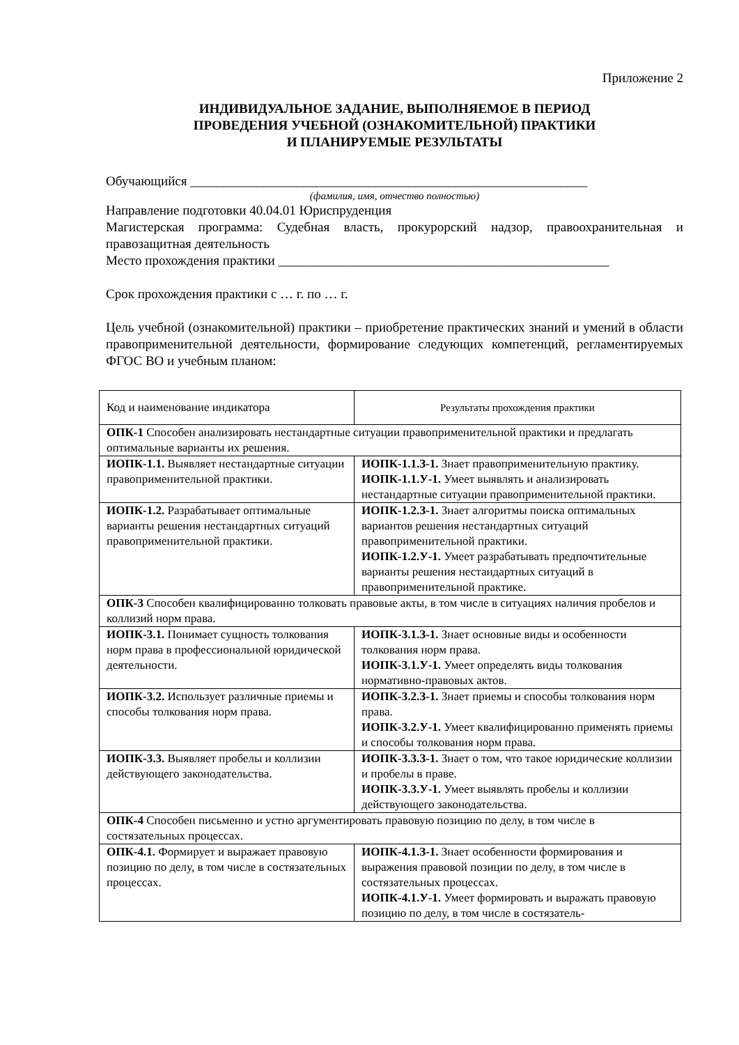Приложение 2
ИНДИВИДУАЛЬНОЕ ЗАДАНИЕ, ВЫПОЛНЯЕМОЕ В ПЕРИОД
ПРОВЕДЕНИЯ УЧЕБНОЙ (ОЗНАКОМИТЕЛЬНОЙ) ПРАКТИКИ
И ПЛАНИРУЕМЫЕ РЕЗУЛЬТАТЫ
Обучающийся ____________________________________________________________
(фамилия, имя, отчество полностью)
Направление подготовки 40.04.01 Юриспруденция
Магистерская программа: Судебная власть, прокурорский надзор, правоохранительная и правозащитная деятельность
Место прохождения практики __________________________________________________
Срок прохождения практики с … г. по … г.
Цель учебной (ознакомительной) практики – приобретение практических знаний и умений в области правоприменительной деятельности, формирование следующих компетенций, регламентируемых ФГОС ВО и учебным планом:
| Код и наименование индикатора | Результаты прохождения практики |
| ОПК-1 Способен анализировать нестандартные ситуации правоприменительной практики и предлагать оптимальные варианты их решения. | |
| ИОПК-1.1. Выявляет нестандартные ситуации правоприменительной практики. | ИОПК-1.1.З-1. Знает правоприменительную практику. ИОПК-1.1.У-1. Умеет выявлять и анализировать нестандартные ситуации правоприменительной практики. |
| ИОПК-1.2. Разрабатывает оптимальные варианты решения нестандартных ситуаций правоприменительной практики. | ИОПК-1.2.З-1. Знает алгоритмы поиска оптимальных вариантов решения нестандартных ситуаций правоприменительной практики. ИОПК-1.2.У-1. Умеет разрабатывать предпочтительные варианты решения нестандартных ситуаций в правоприменительной практике. |
| ОПК-3 Способен квалифицированно толковать правовые акты, в том числе в ситуациях наличия пробелов и коллизий норм права. | |
| ИОПК-3.1. Понимает сущность толкования норм права в профессиональной юридической деятельности. | ИОПК-3.1.З-1. Знает основные виды и особенности толкования норм права. ИОПК-3.1.У-1. Умеет определять виды толкования нормативно-правовых актов. |
| ИОПК-3.2. Использует различные приемы и способы толкования норм права. | ИОПК-3.2.З-1. Знает приемы и способы толкования норм права. ИОПК-3.2.У-1. Умеет квалифицированно применять приемы и способы толкования норм права. |
| ИОПК-3.3. Выявляет пробелы и коллизии действующего законодательства. | ИОПК-3.3.З-1. Знает о том, что такое юридические коллизии и пробелы в праве. ИОПК-3.3.У-1. Умеет выявлять пробелы и коллизии действующего законодательства. |
| ОПК-4 Способен письменно и устно аргументировать правовую позицию по делу, в том числе в состязательных процессах. | |
| ОПК-4.1. Формирует и выражает правовую позицию по делу, в том числе в состязательных процессах. | ИОПК-4.1.З-1. Знает особенности формирования и выражения правовой позиции по делу, в том числе в состязательных процессах. ИОПК-4.1.У-1. Умеет формировать и выражать правовую позицию по делу, в том числе в состязатель- |